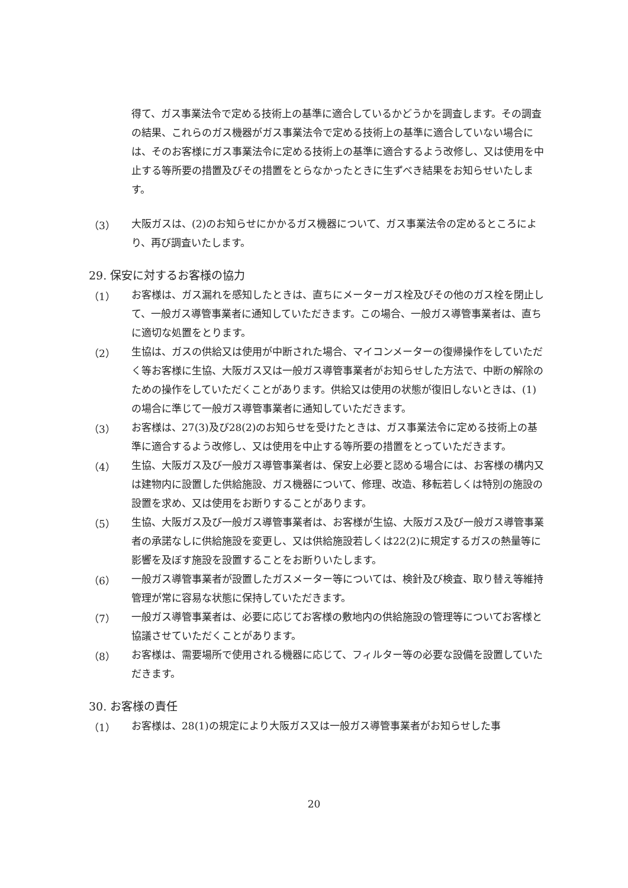得て、ガス事業法令で定める技術上の基準に適合しているかどうかを調査します。その調査の結果、これらのガス機器がガス事業法令で定める技術上の基準に適合していない場合には、そのお客様にガス事業法令に定める技術上の基準に適合するよう改修し、又は使用を中止する等所要の措置及びその措置をとらなかったときに生ずべき結果をお知らせいたします。
（3）
大阪ガスは、(2)のお知らせにかかるガス機器について、ガス事業法令の定めるところにより、再び調査いたします。
29. 保安に対するお客様の協力
（1）
お客様は、ガス漏れを感知したときは、直ちにメーターガス栓及びその他のガス栓を閉止して、一般ガス導管事業者に通知していただきます。この場合、一般ガス導管事業者は、直ちに適切な処置をとります。
（2）
生協は、ガスの供給又は使用が中断された場合、マイコンメーターの復帰操作をしていただく等お客様に生協、大阪ガス又は一般ガス導管事業者がお知らせした方法で、中断の解除のための操作をしていただくことがあります。供給又は使用の状態が復旧しないときは、(1)の場合に準じて一般ガス導管事業者に通知していただきます。
（3）
お客様は、27(3)及び28(2)のお知らせを受けたときは、ガス事業法令に定める技術上の基準に適合するよう改修し、又は使用を中止する等所要の措置をとっていただきます。
（4）
生協、大阪ガス及び一般ガス導管事業者は、保安上必要と認める場合には、お客様の構内又は建物内に設置した供給施設、ガス機器について、修理、改造、移転若しくは特別の施設の設置を求め、又は使用をお断りすることがあります。
（5）
生協、大阪ガス及び一般ガス導管事業者は、お客様が生協、大阪ガス及び一般ガス導管事業者の承諾なしに供給施設を変更し、又は供給施設若しくは22(2)に規定するガスの熱量等に影響を及ぼす施設を設置することをお断りいたします。
（6）
一般ガス導管事業者が設置したガスメーター等については、検針及び検査、取り替え等維持管理が常に容易な状態に保持していただきます。
（7）
一般ガス導管事業者は、必要に応じてお客様の敷地内の供給施設の管理等についてお客様と協議させていただくことがあります。
（8）
お客様は、需要場所で使用される機器に応じて、フィルター等の必要な設備を設置していただきます。
30. お客様の責任
（1）
お客様は、28(1)の規定により大阪ガス又は一般ガス導管事業者がお知らせした事
20